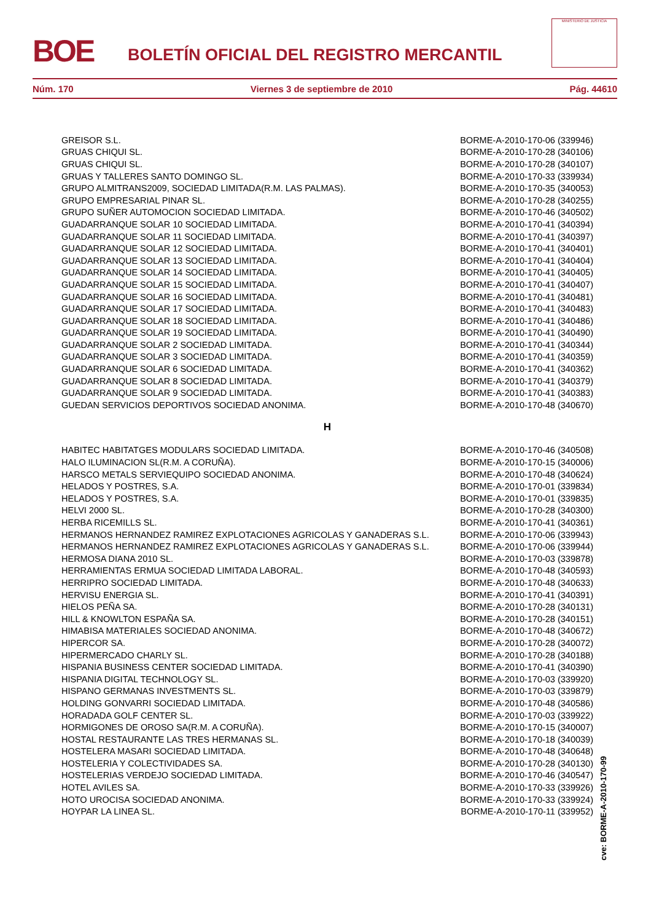BOE
BOLETÍN OFICIAL DEL REGISTRO MERCANTIL
MINISTERIO DE JUSTICIA
Núm. 170 Viernes 3 de septiembre de 2010 Pág. 44610
| GREISOR S.L. | BORME-A-2010-170-06 (339946) |
| GRUAS CHIQUI SL. | BORME-A-2010-170-28 (340106) |
| GRUAS CHIQUI SL. | BORME-A-2010-170-28 (340107) |
| GRUAS Y TALLERES SANTO DOMINGO SL. | BORME-A-2010-170-33 (339934) |
| GRUPO ALMITRANS2009, SOCIEDAD LIMITADA(R.M. LAS PALMAS). | BORME-A-2010-170-35 (340053) |
| GRUPO EMPRESARIAL PINAR SL. | BORME-A-2010-170-28 (340255) |
| GRUPO SUÑER AUTOMOCION SOCIEDAD LIMITADA. | BORME-A-2010-170-46 (340502) |
| GUADARRANQUE SOLAR 10 SOCIEDAD LIMITADA. | BORME-A-2010-170-41 (340394) |
| GUADARRANQUE SOLAR 11 SOCIEDAD LIMITADA. | BORME-A-2010-170-41 (340397) |
| GUADARRANQUE SOLAR 12 SOCIEDAD LIMITADA. | BORME-A-2010-170-41 (340401) |
| GUADARRANQUE SOLAR 13 SOCIEDAD LIMITADA. | BORME-A-2010-170-41 (340404) |
| GUADARRANQUE SOLAR 14 SOCIEDAD LIMITADA. | BORME-A-2010-170-41 (340405) |
| GUADARRANQUE SOLAR 15 SOCIEDAD LIMITADA. | BORME-A-2010-170-41 (340407) |
| GUADARRANQUE SOLAR 16 SOCIEDAD LIMITADA. | BORME-A-2010-170-41 (340481) |
| GUADARRANQUE SOLAR 17 SOCIEDAD LIMITADA. | BORME-A-2010-170-41 (340483) |
| GUADARRANQUE SOLAR 18 SOCIEDAD LIMITADA. | BORME-A-2010-170-41 (340486) |
| GUADARRANQUE SOLAR 19 SOCIEDAD LIMITADA. | BORME-A-2010-170-41 (340490) |
| GUADARRANQUE SOLAR 2 SOCIEDAD LIMITADA. | BORME-A-2010-170-41 (340344) |
| GUADARRANQUE SOLAR 3 SOCIEDAD LIMITADA. | BORME-A-2010-170-41 (340359) |
| GUADARRANQUE SOLAR 6 SOCIEDAD LIMITADA. | BORME-A-2010-170-41 (340362) |
| GUADARRANQUE SOLAR 8 SOCIEDAD LIMITADA. | BORME-A-2010-170-41 (340379) |
| GUADARRANQUE SOLAR 9 SOCIEDAD LIMITADA. | BORME-A-2010-170-41 (340383) |
| GUEDAN SERVICIOS DEPORTIVOS SOCIEDAD ANONIMA. | BORME-A-2010-170-48 (340670) |
| H | |
| HABITEC HABITATGES MODULARS SOCIEDAD LIMITADA. | BORME-A-2010-170-46 (340508) |
| HALO ILUMINACION SL(R.M. A CORUÑA). | BORME-A-2010-170-15 (340006) |
| HARSCO METALS SERVIEQUIPO SOCIEDAD ANONIMA. | BORME-A-2010-170-48 (340624) |
| HELADOS Y POSTRES, S.A. | BORME-A-2010-170-01 (339834) |
| HELADOS Y POSTRES, S.A. | BORME-A-2010-170-01 (339835) |
| HELVI 2000 SL. | BORME-A-2010-170-28 (340300) |
| HERBA RICEMILLS SL. | BORME-A-2010-170-41 (340361) |
| HERMANOS HERNANDEZ RAMIREZ EXPLOTACIONES AGRICOLAS Y GANADERAS S.L. | BORME-A-2010-170-06 (339943) |
| HERMANOS HERNANDEZ RAMIREZ EXPLOTACIONES AGRICOLAS Y GANADERAS S.L. | BORME-A-2010-170-06 (339944) |
| HERMOSA DIANA 2010 SL. | BORME-A-2010-170-03 (339878) |
| HERRAMIENTAS ERMUA SOCIEDAD LIMITADA LABORAL. | BORME-A-2010-170-48 (340593) |
| HERRIPRO SOCIEDAD LIMITADA. | BORME-A-2010-170-48 (340633) |
| HERVISU ENERGIA SL. | BORME-A-2010-170-41 (340391) |
| HIELOS PEÑA SA. | BORME-A-2010-170-28 (340131) |
| HILL & KNOWLTON ESPAÑA SA. | BORME-A-2010-170-28 (340151) |
| HIMABISA MATERIALES SOCIEDAD ANONIMA. | BORME-A-2010-170-48 (340672) |
| HIPERCOR SA. | BORME-A-2010-170-28 (340072) |
| HIPERMERCADO CHARLY SL. | BORME-A-2010-170-28 (340188) |
| HISPANIA BUSINESS CENTER SOCIEDAD LIMITADA. | BORME-A-2010-170-41 (340390) |
| HISPANIA DIGITAL TECHNOLOGY SL. | BORME-A-2010-170-03 (339920) |
| HISPANO GERMANAS INVESTMENTS SL. | BORME-A-2010-170-03 (339879) |
| HOLDING GONVARRI SOCIEDAD LIMITADA. | BORME-A-2010-170-48 (340586) |
| HORADADA GOLF CENTER SL. | BORME-A-2010-170-03 (339922) |
| HORMIGONES DE OROSO SA(R.M. A CORUÑA). | BORME-A-2010-170-15 (340007) |
| HOSTAL RESTAURANTE LAS TRES HERMANAS SL. | BORME-A-2010-170-18 (340039) |
| HOSTELERA MASARI SOCIEDAD LIMITADA. | BORME-A-2010-170-48 (340648) |
| HOSTELERIA Y COLECTIVIDADES SA. | BORME-A-2010-170-28 (340130) |
| HOSTELERIAS VERDEJO SOCIEDAD LIMITADA. | BORME-A-2010-170-46 (340547) |
| HOTEL AVILES SA. | BORME-A-2010-170-33 (339926) |
| HOTO UROCISA SOCIEDAD ANONIMA. | BORME-A-2010-170-33 (339924) |
| HOYPAR LA LINEA SL. | BORME-A-2010-170-11 (339952) |
cve: BORME-A-2010-170-99